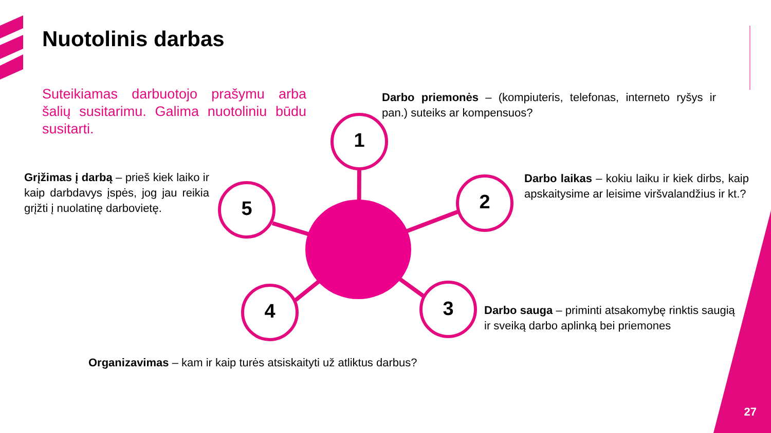Nuotolinis darbas
Suteikiamas darbuotojo prašymu arba šalių susitarimu. Galima nuotoliniu būdu susitarti.
Darbo priemonės – (kompiuteris, telefonas, interneto ryšys ir pan.) suteiks ar kompensuos?
1
Grįžimas į darbą – prieš kiek laiko ir kaip darbdavys įspės, jog jau reikia grįžti į nuolatinę darbovietę.
5 2
Darbo laikas – kokiu laiku ir kiek dirbs, kaip apskaitysime ar leisime viršvalandžius ir kt.?
4 3
Darbo sauga – priminti atsakomybę rinktis saugią ir sveiką darbo aplinką bei priemones
Organizavimas – kam ir kaip turės atsiskaityti už atliktus darbus?
27